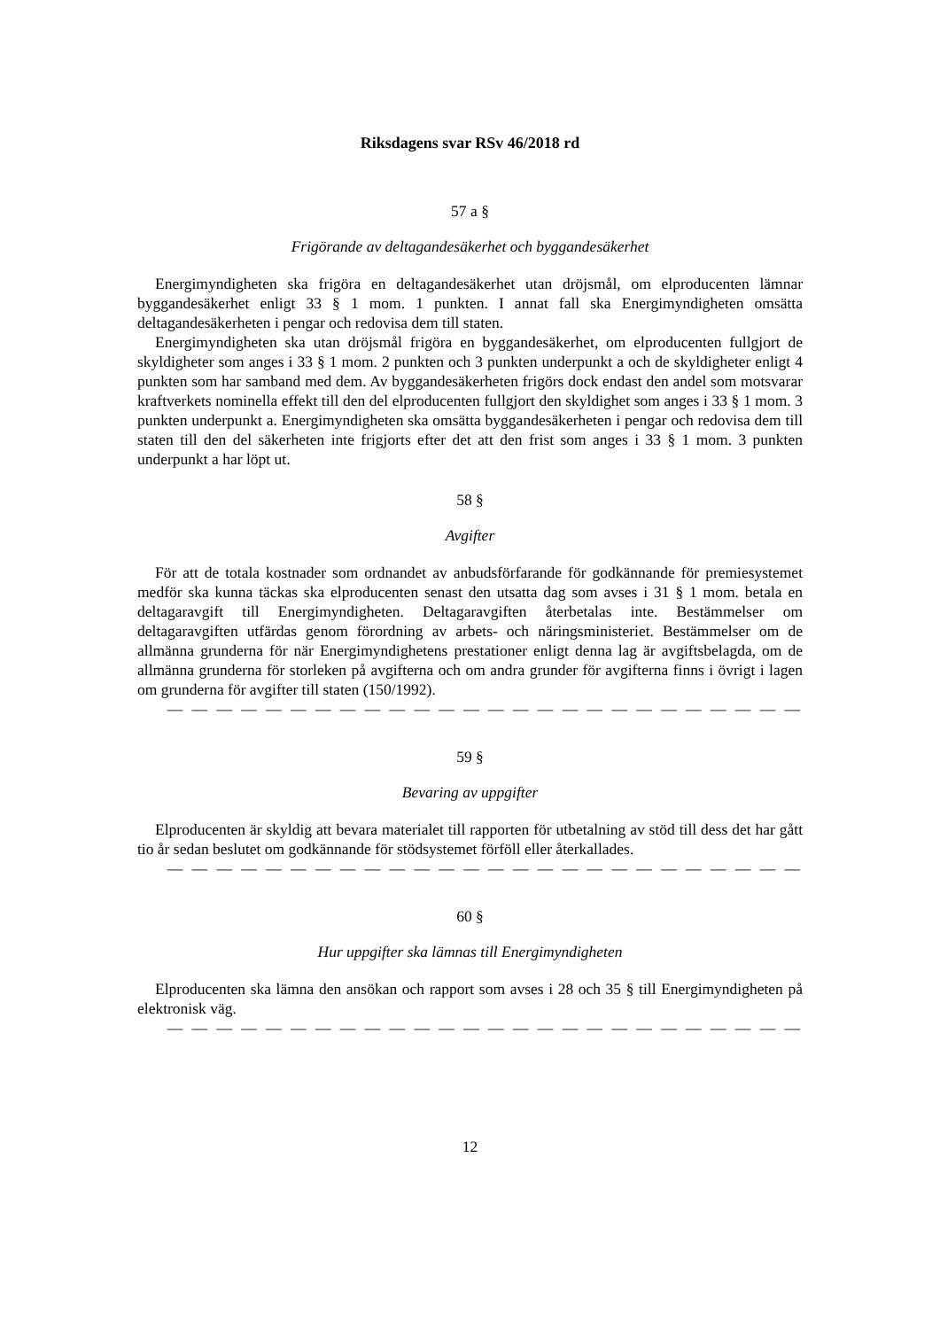Riksdagens svar RSv 46/2018 rd
57 a §
Frigörande av deltagandesäkerhet och byggandesäkerhet
Energimyndigheten ska frigöra en deltagandesäkerhet utan dröjsmål, om elproducenten lämnar byggandesäkerhet enligt 33 § 1 mom. 1 punkten. I annat fall ska Energimyndigheten omsätta deltagandesäkerheten i pengar och redovisa dem till staten.
Energimyndigheten ska utan dröjsmål frigöra en byggandesäkerhet, om elproducenten fullgjort de skyldigheter som anges i 33 § 1 mom. 2 punkten och 3 punkten underpunkt a och de skyldigheter enligt 4 punkten som har samband med dem. Av byggandesäkerheten frigörs dock endast den andel som motsvarar kraftverkets nominella effekt till den del elproducenten fullgjort den skyldighet som anges i 33 § 1 mom. 3 punkten underpunkt a. Energimyndigheten ska omsätta byggandesäkerheten i pengar och redovisa dem till staten till den del säkerheten inte frigjorts efter det att den frist som anges i 33 § 1 mom. 3 punkten underpunkt a har löpt ut.
58 §
Avgifter
För att de totala kostnader som ordnandet av anbudsförfarande för godkännande för premiesystemet medför ska kunna täckas ska elproducenten senast den utsatta dag som avses i 31 § 1 mom. betala en deltagaravgift till Energimyndigheten. Deltagaravgiften återbetalas inte. Bestämmelser om deltagaravgiften utfärdas genom förordning av arbets- och näringsministeriet. Bestämmelser om de allmänna grunderna för när Energimyndighetens prestationer enligt denna lag är avgiftsbelagda, om de allmänna grunderna för storleken på avgifterna och om andra grunder för avgifterna finns i övrigt i lagen om grunderna för avgifter till staten (150/1992).
— — — — — — — — — — — — — — — — — — — — — — — — — —
59 §
Bevaring av uppgifter
Elproducenten är skyldig att bevara materialet till rapporten för utbetalning av stöd till dess det har gått tio år sedan beslutet om godkännande för stödsystemet förföll eller återkallades.
— — — — — — — — — — — — — — — — — — — — — — — — — —
60 §
Hur uppgifter ska lämnas till Energimyndigheten
Elproducenten ska lämna den ansökan och rapport som avses i 28 och 35 § till Energimyndigheten på elektronisk väg.
— — — — — — — — — — — — — — — — — — — — — — — — — —
12